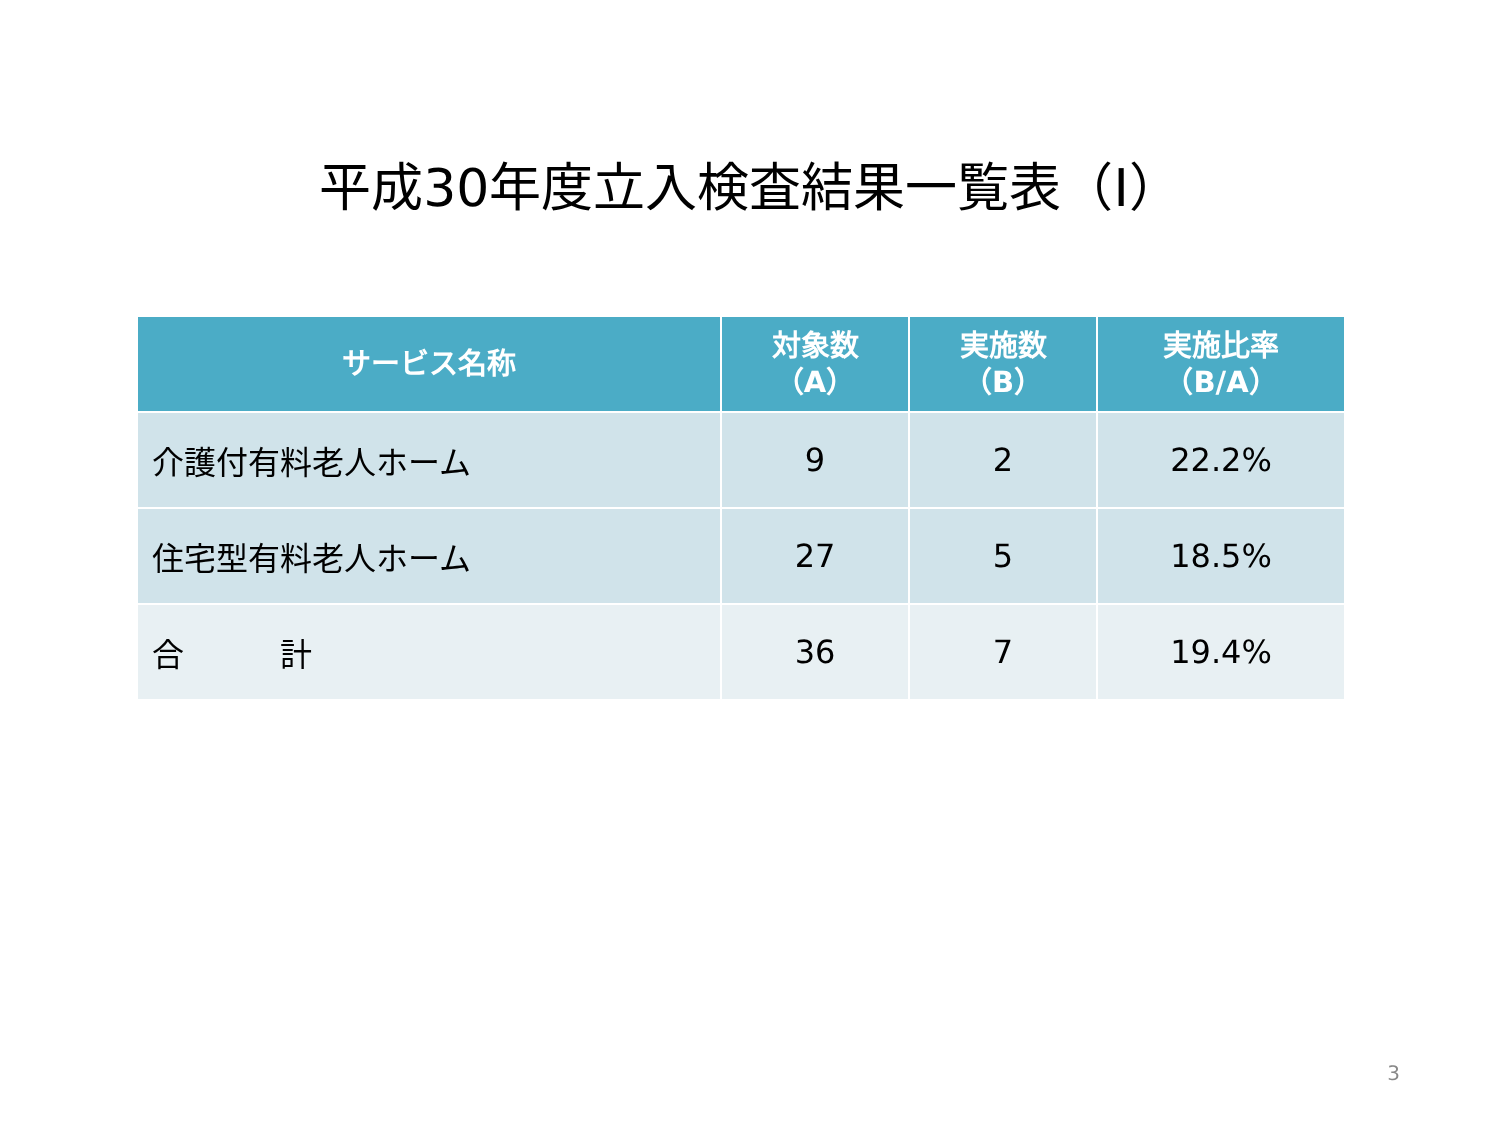平成30年度立入検査結果一覧表（Ⅰ）
| サービス名称 | 対象数 （A） | 実施数 （B） | 実施比率 （B/A） |
| --- | --- | --- | --- |
| 介護付有料老人ホーム | 9 | 2 | 22.2% |
| 住宅型有料老人ホーム | 27 | 5 | 18.5% |
| 合 計 | 36 | 7 | 19.4% |
3